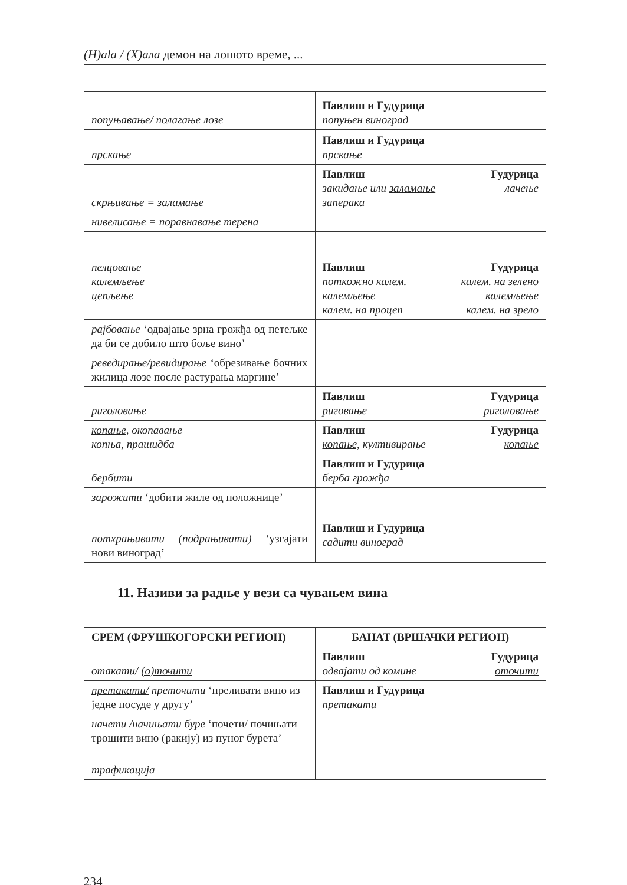(H)ala / (Х)ала демон на лошото време, ...
| попуњавање/ полагање лозе | Павлиш и Гудурица попуњен виноград |
| прскање | Павлиш и Гудурица прскање |
| скрњивање = заламање | Павлиш Гудурица закидање или заламање лачење заперака |
| нивелисање = поравнавање терена | |
| пелцовање калемљење цепљење | Павлиш Гудурица поткожно калем. калем. на зелено калемљење калемљење калем. на процеп калем. на зрело |
| рајбовање ‘одвајање зрна грожђа од петељке да би се добило што боље вино’ | |
| реведирање/ревидирање ‘обрезивање бочних жилица лозе после растурања маргине’ | |
| риголовање | Павлиш Гудурица риговање риголовање |
| копање , окопавање копња, прашидба | Павлиш Гудурица копање, култивирање копање |
| бербити | Павлиш и Гудурица берба грожђа |
| зарожити ‘добити жиле од положнице’ | |
| потхрањивати (подрањивати) ‘узгајати нови виноград’ | Павлиш и Гудурица садити виноград |
11. Називи за радње у вези са чувањем вина
| СРЕМ (ФРУШКОГОРСКИ РЕГИОН) | БАНАТ (ВРШАЧКИ РЕГИОН) |
| --- | --- |
| отакати/ (о)точити | Павлиш Гудурица одвајати од комине оточити |
| претакати/ преточити ‘преливати вино из једне посуде у другу’ | Павлиш и Гудурица претакати |
| начети /начињати буре ‘почети/ почињати трошити вино (ракију) из пуног бурета’ | |
| трафикација | |
234